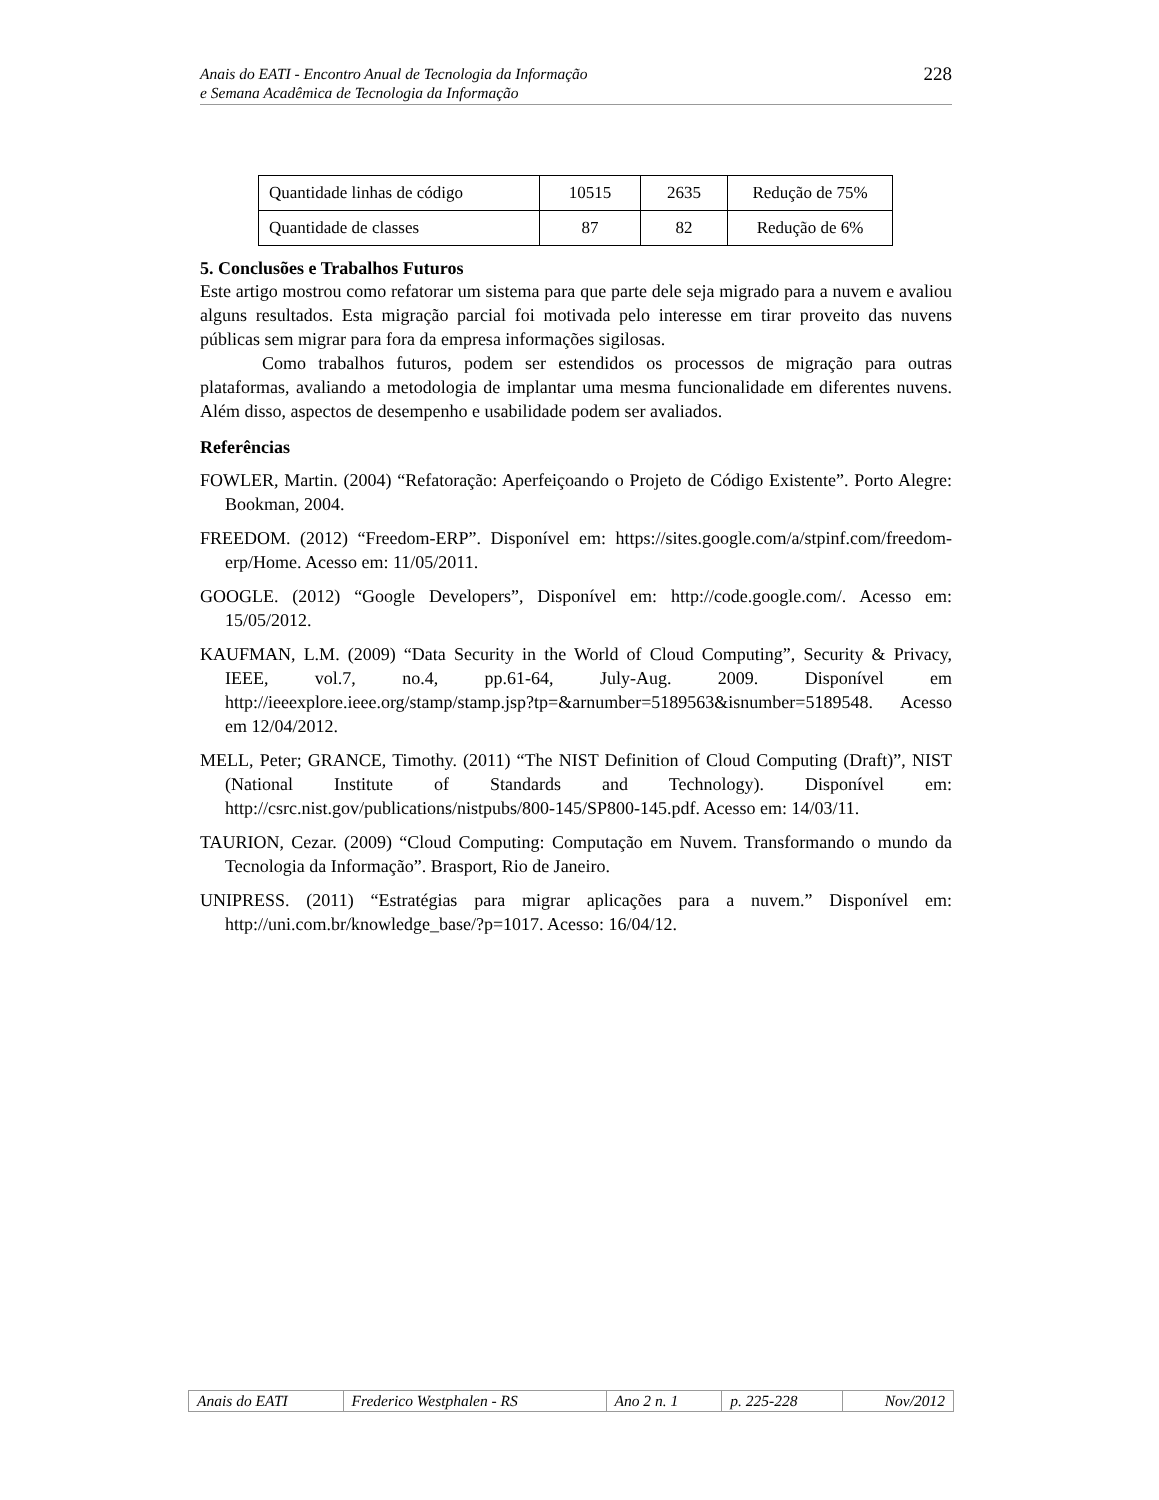Anais do EATI - Encontro Anual de Tecnologia da Informação
e Semana Acadêmica de Tecnologia da Informação
228
| Quantidade linhas de código | 10515 | 2635 | Redução de 75% |
| Quantidade de classes | 87 | 82 | Redução de 6% |
5. Conclusões e Trabalhos Futuros
Este artigo mostrou como refatorar um sistema para que parte dele seja migrado para a nuvem e avaliou alguns resultados. Esta migração parcial foi motivada pelo interesse em tirar proveito das nuvens públicas sem migrar para fora da empresa informações sigilosas.
Como trabalhos futuros, podem ser estendidos os processos de migração para outras plataformas, avaliando a metodologia de implantar uma mesma funcionalidade em diferentes nuvens. Além disso, aspectos de desempenho e usabilidade podem ser avaliados.
Referências
FOWLER, Martin. (2004) “Refatoração: Aperfeiçoando o Projeto de Código Existente”. Porto Alegre: Bookman, 2004.
FREEDOM. (2012) “Freedom-ERP”. Disponível em: https://sites.google.com/a/stpinf.com/freedom-erp/Home. Acesso em: 11/05/2011.
GOOGLE. (2012) “Google Developers”, Disponível em: http://code.google.com/. Acesso em: 15/05/2012.
KAUFMAN, L.M. (2009) “Data Security in the World of Cloud Computing”, Security & Privacy, IEEE, vol.7, no.4, pp.61-64, July-Aug. 2009. Disponível em http://ieeexplore.ieee.org/stamp/stamp.jsp?tp=&arnumber=5189563&isnumber=5189548. Acesso em 12/04/2012.
MELL, Peter; GRANCE, Timothy. (2011) “The NIST Definition of Cloud Computing (Draft)”, NIST (National Institute of Standards and Technology). Disponível em: http://csrc.nist.gov/publications/nistpubs/800-145/SP800-145.pdf. Acesso em: 14/03/11.
TAURION, Cezar. (2009) “Cloud Computing: Computação em Nuvem. Transformando o mundo da Tecnologia da Informação”. Brasport, Rio de Janeiro.
UNIPRESS. (2011) “Estratégias para migrar aplicações para a nuvem.” Disponível em: http://uni.com.br/knowledge_base/?p=1017. Acesso: 16/04/12.
| Anais do EATI | Frederico Westphalen - RS | Ano 2 n. 1 | p. 225-228 | Nov/2012 |